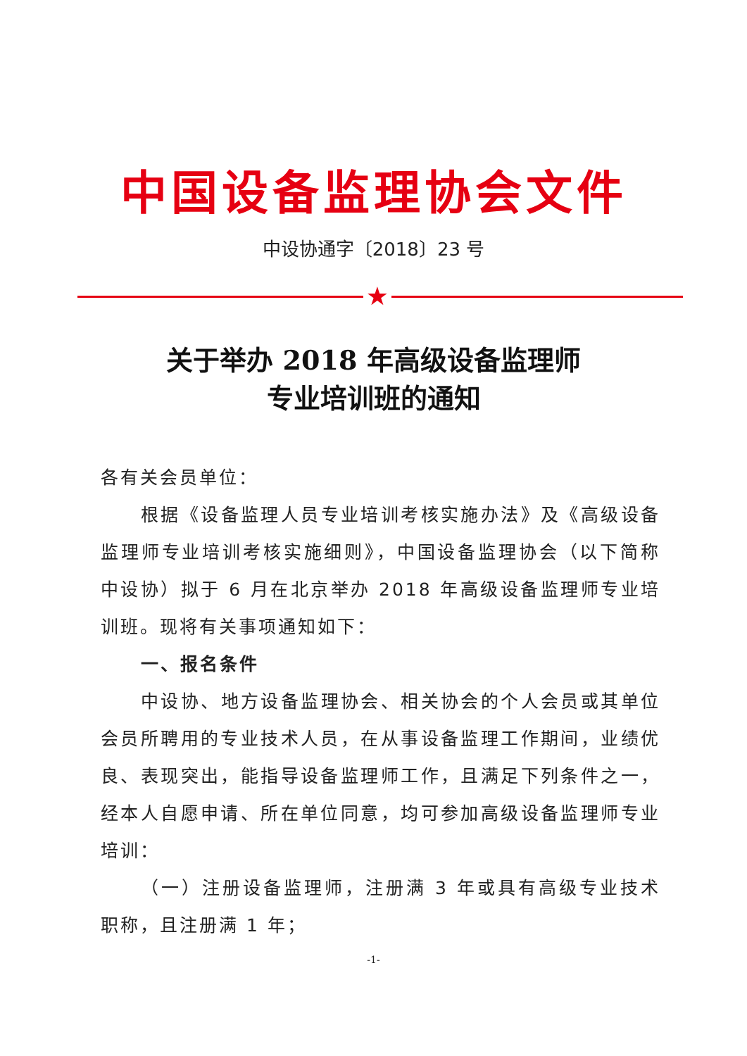中国设备监理协会文件
中设协通字〔2018〕23 号
★
关于举办 2018 年高级设备监理师
专业培训班的通知
各有关会员单位：
根据《设备监理人员专业培训考核实施办法》及《高级设备监理师专业培训考核实施细则》，中国设备监理协会（以下简称中设协）拟于 6 月在北京举办 2018 年高级设备监理师专业培训班。现将有关事项通知如下：
一、报名条件
中设协、地方设备监理协会、相关协会的个人会员或其单位会员所聘用的专业技术人员，在从事设备监理工作期间，业绩优良、表现突出，能指导设备监理师工作，且满足下列条件之一，经本人自愿申请、所在单位同意，均可参加高级设备监理师专业培训：
（一）注册设备监理师，注册满 3 年或具有高级专业技术职称，且注册满 1 年；
-1-